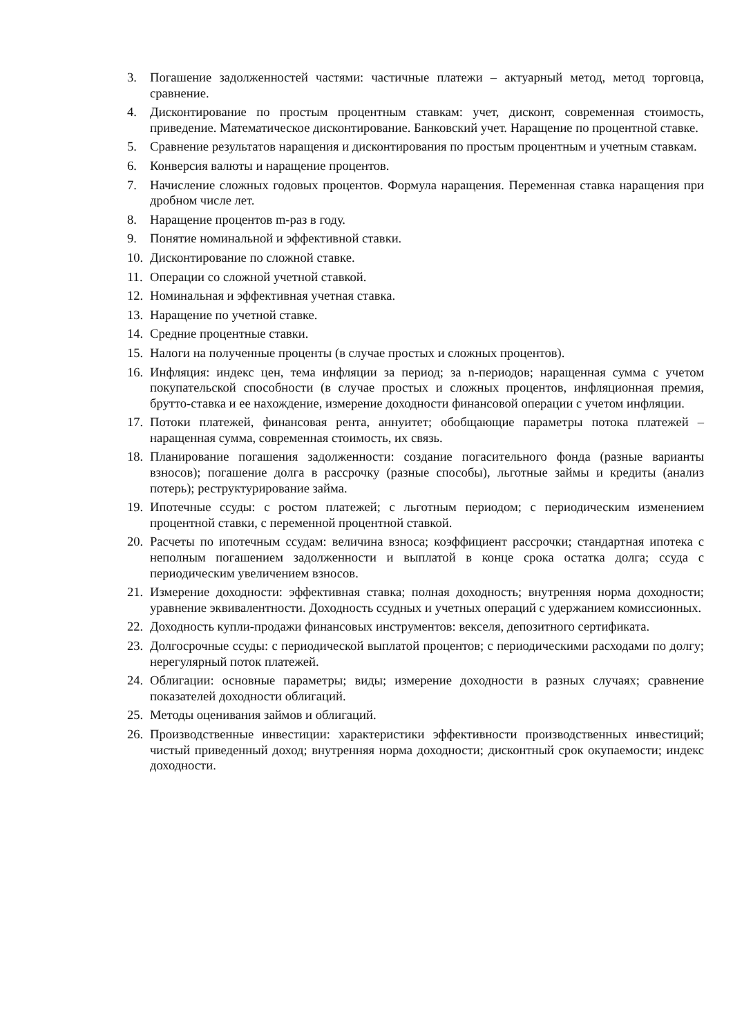3. Погашение задолженностей частями: частичные платежи – актуарный метод, метод торговца, сравнение.
4. Дисконтирование по простым процентным ставкам: учет, дисконт, современная стоимость, приведение. Математическое дисконтирование. Банковский учет. Наращение по процентной ставке.
5. Сравнение результатов наращения и дисконтирования по простым процентным и учетным ставкам.
6. Конверсия валюты и наращение процентов.
7. Начисление сложных годовых процентов. Формула наращения. Переменная ставка наращения при дробном числе лет.
8. Наращение процентов m-раз в году.
9. Понятие номинальной и эффективной ставки.
10. Дисконтирование по сложной ставке.
11. Операции со сложной учетной ставкой.
12. Номинальная и эффективная учетная ставка.
13. Наращение по учетной ставке.
14. Средние процентные ставки.
15. Налоги на полученные проценты (в случае простых и сложных процентов).
16. Инфляция: индекс цен, тема инфляции за период; за n-периодов; наращенная сумма с учетом покупательской способности (в случае простых и сложных процентов, инфляционная премия, брутто-ставка и ее нахождение, измерение доходности финансовой операции с учетом инфляции.
17. Потоки платежей, финансовая рента, аннуитет; обобщающие параметры потока платежей – наращенная сумма, современная стоимость, их связь.
18. Планирование погашения задолженности: создание погасительного фонда (разные варианты взносов); погашение долга в рассрочку (разные способы), льготные займы и кредиты (анализ потерь); реструктурирование займа.
19. Ипотечные ссуды: с ростом платежей; с льготным периодом; с периодическим изменением процентной ставки, с переменной процентной ставкой.
20. Расчеты по ипотечным ссудам: величина взноса; коэффициент рассрочки; стандартная ипотека с неполным погашением задолженности и выплатой в конце срока остатка долга; ссуда с периодическим увеличением взносов.
21. Измерение доходности: эффективная ставка; полная доходность; внутренняя норма доходности; уравнение эквивалентности. Доходность ссудных и учетных операций с удержанием комиссионных.
22. Доходность купли-продажи финансовых инструментов: векселя, депозитного сертификата.
23. Долгосрочные ссуды: с периодической выплатой процентов; с периодическими расходами по долгу; нерегулярный поток платежей.
24. Облигации: основные параметры; виды; измерение доходности в разных случаях; сравнение показателей доходности облигаций.
25. Методы оценивания займов и облигаций.
26. Производственные инвестиции: характеристики эффективности производственных инвестиций; чистый приведенный доход; внутренняя норма доходности; дисконтный срок окупаемости; индекс доходности.